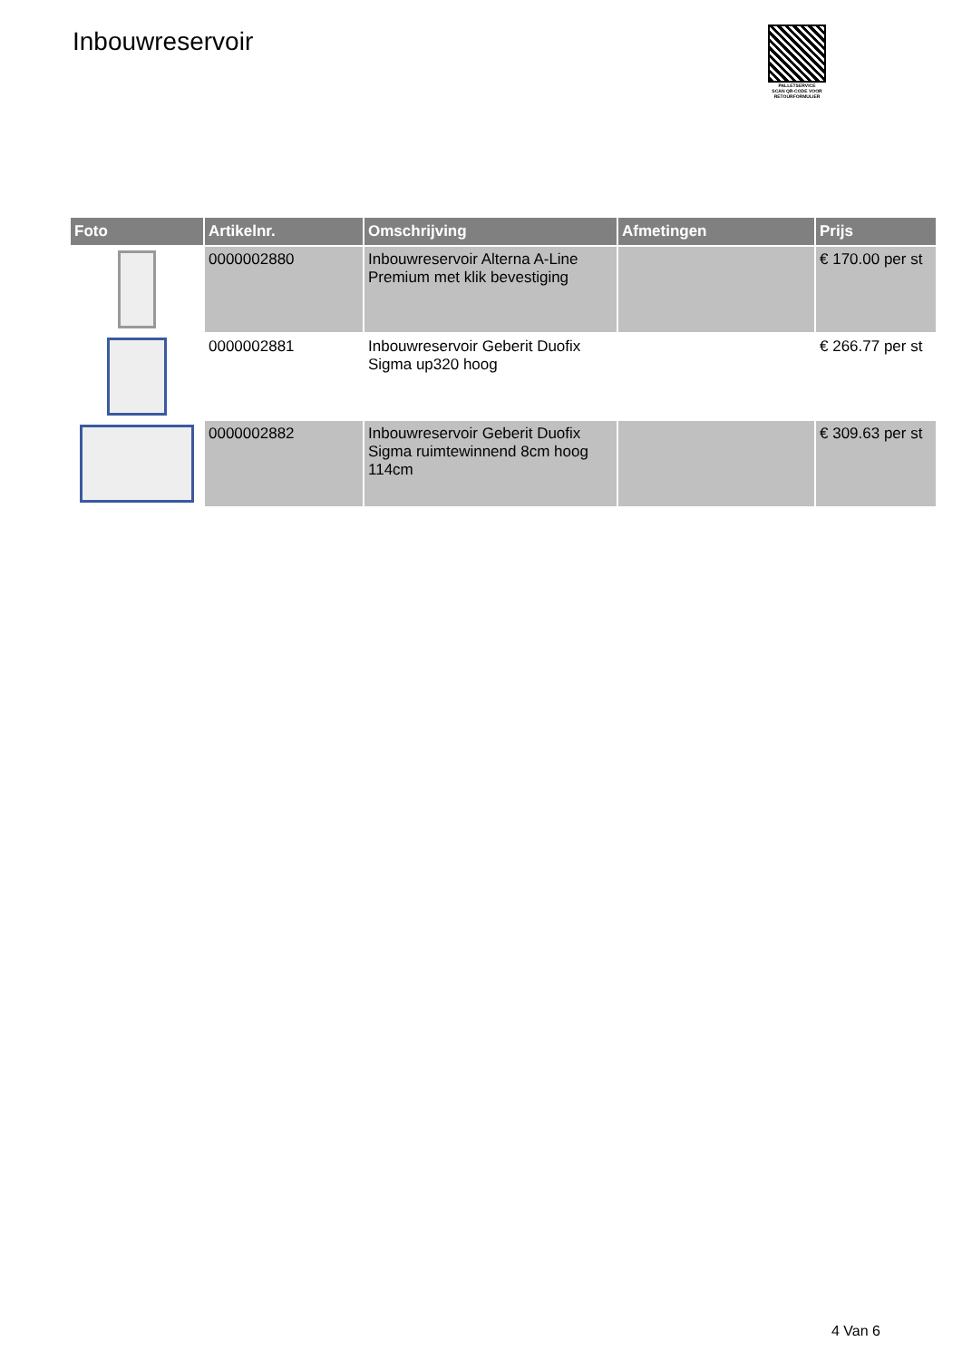Inbouwreservoir
PALLETSERVICE
SCAN QR-CODE VOOR RETOURFORMULIER
| Foto | Artikelnr. | Omschrijving | Afmetingen | Prijs |
| --- | --- | --- | --- | --- |
| | 0000002880 | Inbouwreservoir Alterna A-Line Premium met klik bevestiging | | € 170.00 per st |
| | 0000002881 | Inbouwreservoir Geberit Duofix Sigma up320 hoog | | € 266.77 per st |
| | 0000002882 | Inbouwreservoir Geberit Duofix Sigma ruimtewinnend 8cm hoog 114cm | | € 309.63 per st |
4 Van 6